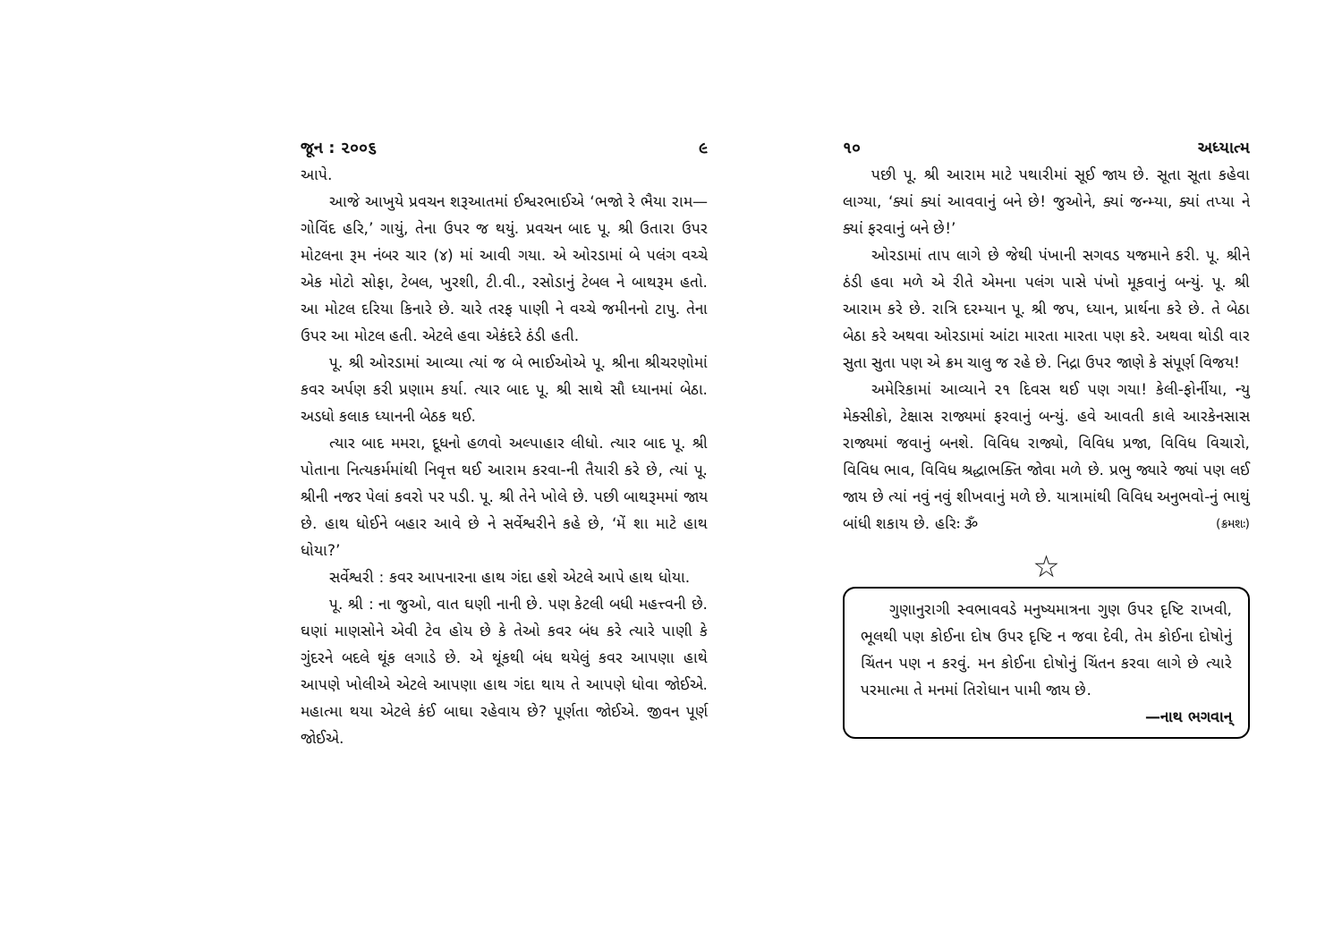જૂન : ૨૦૦૬ ૯
આપે.
આજે આખુયે પ્રવચન શરૂઆતમાં ઈશ્વરભાઈએ ‘ભજો રે ભૈયા રામ—ગોવિંદ હરિ,’ ગાયું, તેના ઉપર જ થયું. પ્રવચન બાદ પૂ. શ્રી ઉતારા ઉપર મોટલના રૂમ નંબર ચાર (૪) માં આવી ગયા. એ ઓરડામાં બે પલંગ વચ્ચે એક મોટો સોફા, ટેબલ, ખુરશી, ટી.વી., રસોડાનું ટેબલ ને બાથરૂમ હતો. આ મોટલ દરિયા કિનારે છે. ચારે તરફ પાણી ને વચ્ચે જમીનનો ટાપુ. તેના ઉપર આ મોટલ હતી. એટલે હવા એકંદરે ઠંડી હતી.
પૂ. શ્રી ઓરડામાં આવ્યા ત્યાં જ બે ભાઈઓએ પૂ. શ્રીના શ્રીચરણોમાં કવર અર્પણ કરી પ્રણામ કર્યા. ત્યાર બાદ પૂ. શ્રી સાથે સૌ ધ્યાનમાં બેઠા. અડધો કલાક ધ્યાનની બેઠક થઈ.
ત્યાર બાદ મમરા, દૂધનો હળવો અલ્પાહાર લીધો. ત્યાર બાદ પૂ. શ્રી પોતાના નિત્યકર્મમાંથી નિવૃત્ત થઈ આરામ કરવા-ની તૈયારી કરે છે, ત્યાં પૂ. શ્રીની નજર પેલાં કવરો પર પડી. પૂ. શ્રી તેને ખોલે છે. પછી બાથરૂમમાં જાય છે. હાથ ધોઈને બહાર આવે છે ને સર્વેશ્વરીને કહે છે, ‘મેં શા માટે હાથ ધોયા?’
સર્વેશ્વરી : કવર આપનારના હાથ ગંદા હશે એટલે આપે હાથ ધોયા.
પૂ. શ્રી : ના જુઓ, વાત ઘણી નાની છે. પણ કેટલી બધી મહત્ત્વની છે. ઘણાં માણસોને એવી ટેવ હોય છે કે તેઓ કવર બંધ કરે ત્યારે પાણી કે ગુંદરને બદલે થૂંક લગાડે છે. એ થૂંકથી બંધ થયેલું કવર આપણા હાથે આપણે ખોલીએ એટલે આપણા હાથ ગંદા થાય તે આપણે ધોવા જોઈએ. મહાત્મા થયા એટલે કંઈ બાઘા રહેવાય છે? પૂર્ણતા જોઈએ. જીવન પૂર્ણ જોઈએ.
૧૦ અધ્યાત્મ
પછી પૂ. શ્રી આરામ માટે પથારીમાં સૂઈ જાય છે. સૂતા સૂતા કહેવા લાગ્યા, ‘ક્યાં ક્યાં આવવાનું બને છે! જુઓને, ક્યાં જન્મ્યા, ક્યાં તપ્યા ને ક્યાં ફરવાનું બને છે!’
ઓરડામાં તાપ લાગે છે જેથી પંખાની સગવડ યજમાને કરી. પૂ. શ્રીને ઠંડી હવા મળે એ રીતે એમના પલંગ પાસે પંખો મૂકવાનું બન્યું. પૂ. શ્રી આરામ કરે છે. રાત્રિ દરમ્યાન પૂ. શ્રી જપ, ધ્યાન, પ્રાર્થના કરે છે. તે બેઠા બેઠા કરે અથવા ઓરડામાં આંટા મારતા મારતા પણ કરે. અથવા થોડી વાર સુતા સુતા પણ એ ક્રમ ચાલુ જ રહે છે. નિદ્રા ઉપર જાણે કે સંપૂર્ણ વિજય!
અમેરિકામાં આવ્યાને ૨૧ દિવસ થઈ પણ ગયા! કેલી-ફોર્નીયા, ન્યુ મેક્સીકો, ટેક્ષાસ રાજ્યમાં ફરવાનું બન્યું. હવે આવતી કાલે આરકેનસાસ રાજ્યમાં જવાનું બનશે. વિવિધ રાજ્યો, વિવિધ પ્રજા, વિવિધ વિચારો, વિવિધ ભાવ, વિવિધ શ્રદ્ધાભક્તિ જોવા મળે છે. પ્રભુ જ્યારે જ્યાં પણ લઈ જાય છે ત્યાં નવું નવું શીખવાનું મળે છે. યાત્રામાંથી વિવિધ અનુભવો-નું ભાથું બાંધી શકાય છે. હરિઃ ૐ (ક્રમશઃ)
☆
ગુણાનુરાગી સ્વભાવવડે મનુષ્યમાત્રના ગુણ ઉપર દૃષ્ટિ રાખવી, ભૂલથી પણ કોઈના દોષ ઉપર દૃષ્ટિ ન જવા દેવી, તેમ કોઈના દોષોનું ચિંતન પણ ન કરવું. મન કોઈના દોષોનું ચિંતન કરવા લાગે છે ત્યારે પરમાત્મા તે મનમાં તિરોધાન પામી જાય છે.
—નાથ ભગવાન્